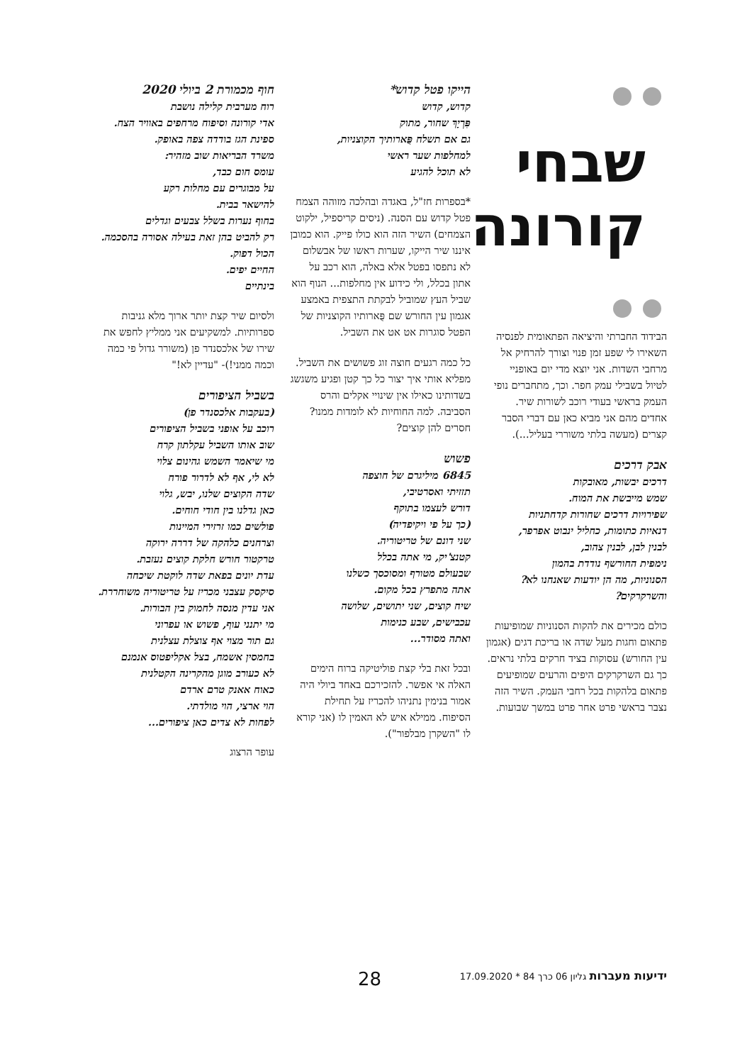שבחי
קורונה
הבידוד החברתי והיציאה הפתאומית לפנסיה השאירו לי שפע זמן פנוי וצורך להרחיק אל מרחבי השדות. אני יוצא מדי יום באופניי לטיול בשבילי עמק חפר. וכך, מתחברים נופי העמק בראשי בעודי רוכב לשורות שיר. אחדים מהם אני מביא כאן עם דברי הסבר קצרים (מעשה בלתי משוררי בעליל...).
אבק דרכים
דרכים יבשות, מאובקות
שמש מייבשת את המוח.
שפירויות דרכים שחורות קדחתניות
דנאיות כתומות, כחליל ינבוט אפרפר,
לבנין לבן, לבנין צהוב,
נימפית החורשף נודדת בהמון
הסנוניות, מה הן יודעות שאנחנו לא?
והשרקרקים?
כולם מכירים את להקות הסנוניות שמופיעות פתאום וחגות מעל שדה או בריכת דגים (אגמון עין החורש) עסוקות בציד חרקים בלתי נראים. כך גם השרקרקים היפים והרעים שמופיעים פתאום בלהקות בכל רחבי העמק. השיר הזה נצבר בראשי פרט אחר פרט במשך שבועות.
הייקו פטל קדוש*
קדוש, קדוש
פִּרְיָךְ שחור, מתוק
גם אם תשלח פֻּארותיך הקוצניות,
למחלפות שער ראשי
לא תוכל להגיע
*בספרות חז"ל, באגדה ובהלכה מזוהה הצמח פטל קדוש עם הסנה. (ניסים קריספיל, ילקוט הצמחים) השיר הזה הוא כולו פייק. הוא כמובן איננו שיר הייקו, שערות ראשו של אבשלום לא נתפסו בפטל אלא באלה, הוא רכב על אתון בכלל, ולי כידוע אין מחלפות... הנוף הוא שביל העץ שמוביל לבקתת התצפית באמצע אגמון עין החורש שם פֻּארותיו הקוצניות של הפטל סוגרות אט אט את השביל.
כל כמה רגעים חוצה זוג פשושים את השביל. מפליא אותי איך יצור כל כך קטן ופגיע משגשג בשדותינו כאילו אין שינויי אקלים והרס הסביבה. למה החוחיות לא לומדות ממנו? חסרים להן קוצים?
פשוש
6845 מיליגרם של חוצפה
תזזיתי ואסרטיבי,
דורש לעצמו בתוקף
(כך על פי ויקיפדיה)
שני דונם של טריטוריה.
קטנצ'יק, מי אתה בכלל
שבעולם מטורף ומסוכסך כשלנו
אתה מתפרץ בכל מקום.
שיח קוצים, שני יתושים, שלושה
עכבישים, שבע כנימות
ואתה מסודר...
ובכל זאת בלי קצת פוליטיקה ברוח הימים האלה אי אפשר. להזכירכם באחד ביולי היה אמור בנימין נתניהו להכריז על תחילת הסיפוח. ממילא איש לא האמין לו (אני קורא לו "השקרן מבלפור").
חוף מכמורת 2 ביולי 2020
רוח מערבית קלילה נושבת
אדי קורונה וסיפוח מרחפים באוויר הצח.
ספינת הגז בודדה צפה באופק.
משרד הבריאות שוב מזהיר:
עומס חום כבד,
על מבוגרים עם מחלות רקע
להישאר בבית.
בחוף נערות בשלל צבעים וגדלים
רק להביט בהן זאת בעילה אסורה בהסכמה.
הכול דפוק.
החיים יפים.
בינתיים
ולסיום שיר קצת יותר ארוך מלא גניבות ספרותיות. למשקיעים אני ממליץ לחפש את שירו של אלכסנדר פן (משורר גדול פי כמה וכמה ממני!)- "עדיין לא!"
בשביל הציפורים
(בעקבות אלכסנדר פן)
רוכב על אופני בשביל הציפורים
שוב אותו השביל עקלתון קרח
מי שיאמר השמש גהינום צלוי
לא לי, אף לא לדרור פורח
שדה הקוצים שלנו, יבש, גלוי
כאן גדלנו בין חודי חוחים.
פולשים כמו זרזירי המיינות
וצרחנים כלהקה של דררה ירוקה
טרקטור חורש חלקת קוצים נעזבת.
עדת יונים בפאת שדה לוקטת שיכחה
סיקסק עצבני מכריז על טריטוריה משוחררת.
אני עדין מנסה לחמוק בין הבורות.
מי יתנני עוף, פשוש או עפרוני
גם תור מצוי אף צוצלת עצלנית
בחמסין אשמח, בצל אקליפטוס אנמנם
לא כעורב מוגן מהקרינה הקטלנית
כאוח אאנק טרם ארדם
הוי ארצי, הוי מולדתי.
לפחות לא צדים כאן ציפורים...
עופר הרצוג
ידיעות מעברות גליון 06 כרך 84 * 17.09.2020
28